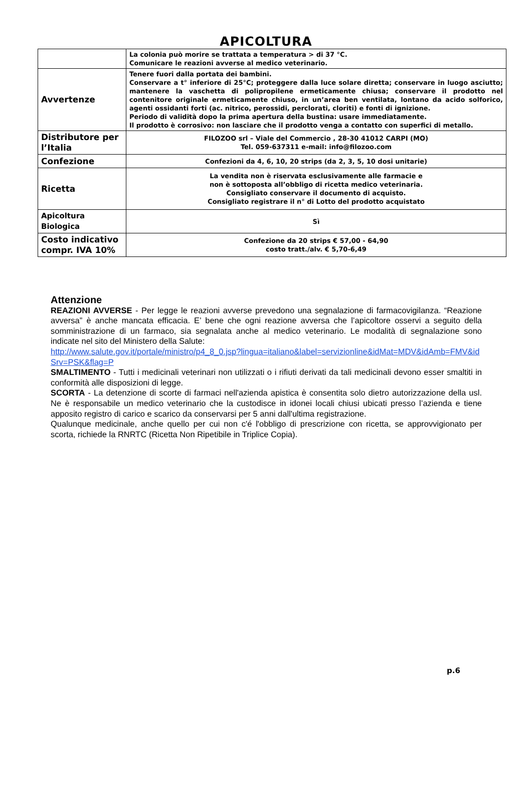APICOLTURA
| | La colonia può morire se trattata a temperatura > di 37 °C. Comunicare le reazioni avverse al medico veterinario. |
| Avvertenze | Tenere fuori dalla portata dei bambini. Conservare a t° inferiore di 25°C; proteggere dalla luce solare diretta; conservare in luogo asciutto; mantenere la vaschetta di polipropilene ermeticamente chiusa; conservare il prodotto nel contenitore originale ermeticamente chiuso, in un’area ben ventilata, lontano da acido solforico, agenti ossidanti forti (ac. nitrico, perossidi, perclorati, cloriti) e fonti di ignizione. Periodo di validità dopo la prima apertura della bustina: usare immediatamente. Il prodotto è corrosivo: non lasciare che il prodotto venga a contatto con superfici di metallo. |
| Distributore per l’Italia | FILOZOO srl – Viale del Commercio , 28-30 41012 CARPI (MO) Tel. 059-637311 e-mail: info@filozoo.com |
| Confezione | Confezioni da 4, 6, 10, 20 strips (da 2, 3, 5, 10 dosi unitarie) |
| Ricetta | La vendita non è riservata esclusivamente alle farmacie e non è sottoposta all’obbligo di ricetta medico veterinaria. Consigliato conservare il documento di acquisto. Consigliato registrare il n° di Lotto del prodotto acquistato |
| Apicoltura Biologica | Sì |
| Costo indicativo compr. IVA 10% | Confezione da 20 strips € 57,00 - 64,90 costo tratt./alv. € 5,70-6,49 |
Attenzione
REAZIONI AVVERSE - Per legge le reazioni avverse prevedono una segnalazione di farmacovigilanza. “Reazione avversa” è anche mancata efficacia. E’ bene che ogni reazione avversa che l’apicoltore osservi a seguito della somministrazione di un farmaco, sia segnalata anche al medico veterinario. Le modalità di segnalazione sono indicate nel sito del Ministero della Salute:
http://www.salute.gov.it/portale/ministro/p4_8_0.jsp?lingua=italiano&label=servizionline&idMat=MDV&idAmb=FMV&idSrv=PSK&flag=P
SMALTIMENTO - Tutti i medicinali veterinari non utilizzati o i rifiuti derivati da tali medicinali devono esser smaltiti in conformità alle disposizioni di legge.
SCORTA - La detenzione di scorte di farmaci nell'azienda apistica è consentita solo dietro autorizzazione della usl. Ne è responsabile un medico veterinario che la custodisce in idonei locali chiusi ubicati presso l’azienda e tiene apposito registro di carico e scarico da conservarsi per 5 anni dall'ultima registrazione.
Qualunque medicinale, anche quello per cui non c'é l'obbligo di prescrizione con ricetta, se approvvigionato per scorta, richiede la RNRTC (Ricetta Non Ripetibile in Triplice Copia).
p.6